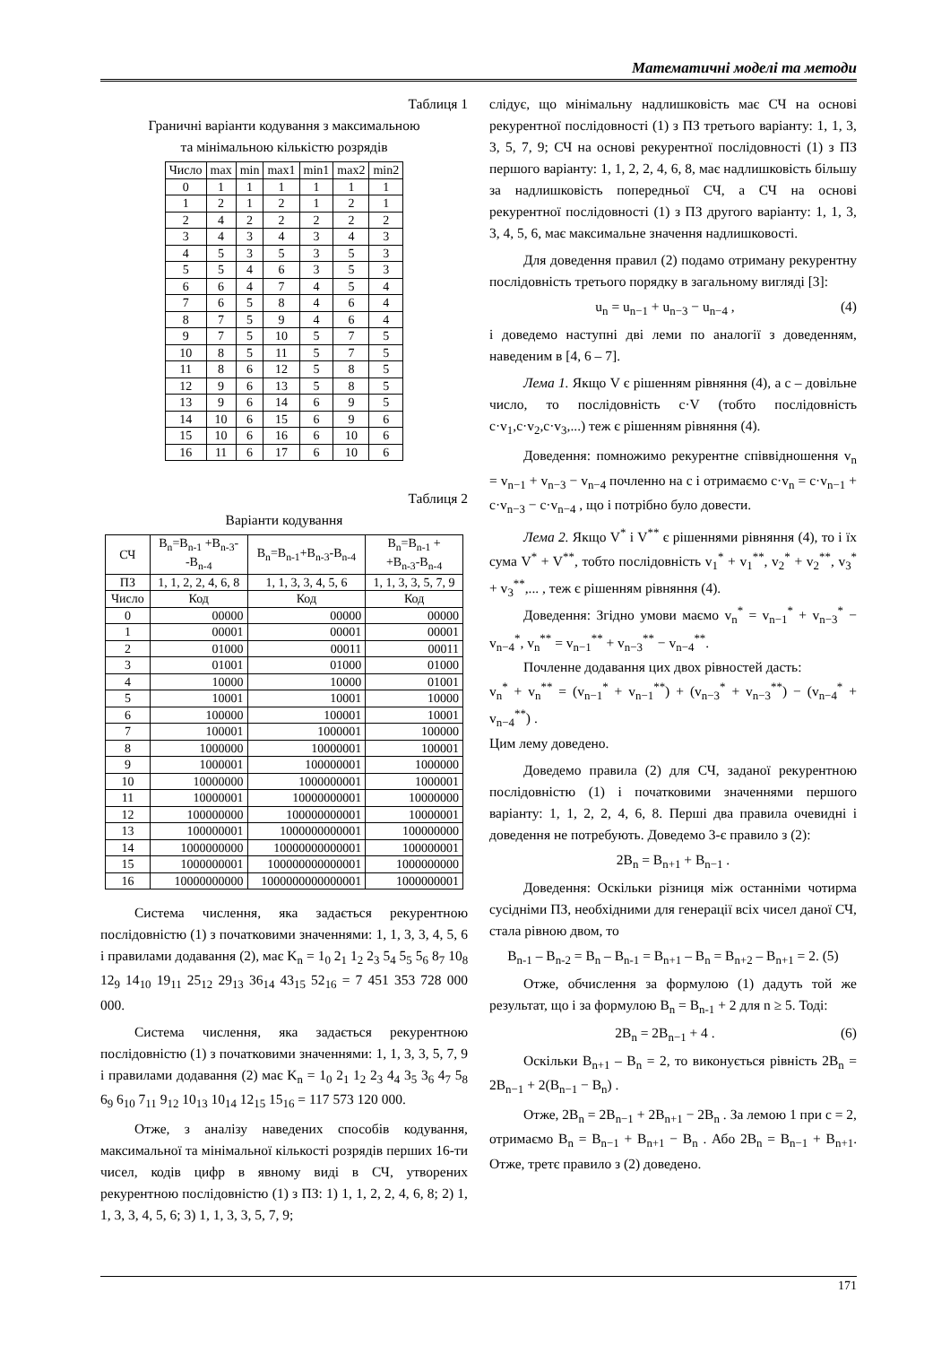Математичні моделі та методи
Таблиця 1
Граничні варіанти кодування з максимальною
та мінімальною кількістю розрядів
| Число | max | min | max1 | min1 | max2 | min2 |
| --- | --- | --- | --- | --- | --- | --- |
| 0 | 1 | 1 | 1 | 1 | 1 | 1 |
| 1 | 2 | 1 | 2 | 1 | 2 | 1 |
| 2 | 4 | 2 | 2 | 2 | 2 | 2 |
| 3 | 4 | 3 | 4 | 3 | 4 | 3 |
| 4 | 5 | 3 | 5 | 3 | 5 | 3 |
| 5 | 5 | 4 | 6 | 3 | 5 | 3 |
| 6 | 6 | 4 | 7 | 4 | 5 | 4 |
| 7 | 6 | 5 | 8 | 4 | 6 | 4 |
| 8 | 7 | 5 | 9 | 4 | 6 | 4 |
| 9 | 7 | 5 | 10 | 5 | 7 | 5 |
| 10 | 8 | 5 | 11 | 5 | 7 | 5 |
| 11 | 8 | 6 | 12 | 5 | 8 | 5 |
| 12 | 9 | 6 | 13 | 5 | 8 | 5 |
| 13 | 9 | 6 | 14 | 6 | 9 | 5 |
| 14 | 10 | 6 | 15 | 6 | 9 | 6 |
| 15 | 10 | 6 | 16 | 6 | 10 | 6 |
| 16 | 11 | 6 | 17 | 6 | 10 | 6 |
Таблиця 2
Варіанти кодування
| СЧ | B<sub>n</sub>=B<sub>n-1</sub> +B<sub>n-3</sub>- -B<sub>n-4</sub> | B<sub>n</sub>=B<sub>n-1</sub>+B<sub>n-3</sub>-B<sub>n-4</sub> | B<sub>n</sub>=B<sub>n-1</sub> + +B<sub>n-3</sub>-B<sub>n-4</sub> |
| ПЗ | 1, 1, 2, 2, 4, 6, 8 | 1, 1, 3, 3, 4, 5, 6 | 1, 1, 3, 3, 5, 7, 9 |
| Число | Код | Код | Код |
| 0 | 00000 | 00000 | 00000 |
| 1 | 00001 | 00001 | 00001 |
| 2 | 01000 | 00011 | 00011 |
| 3 | 01001 | 01000 | 01000 |
| 4 | 10000 | 10000 | 01001 |
| 5 | 10001 | 10001 | 10000 |
| 6 | 100000 | 100001 | 10001 |
| 7 | 100001 | 1000001 | 100000 |
| 8 | 1000000 | 10000001 | 100001 |
| 9 | 1000001 | 100000001 | 1000000 |
| 10 | 10000000 | 1000000001 | 1000001 |
| 11 | 10000001 | 10000000001 | 10000000 |
| 12 | 100000000 | 100000000001 | 10000001 |
| 13 | 100000001 | 1000000000001 | 100000000 |
| 14 | 1000000000 | 10000000000001 | 100000001 |
| 15 | 1000000001 | 100000000000001 | 1000000000 |
| 16 | 10000000000 | 1000000000000001 | 1000000001 |
Система числення, яка задається рекурентною послідовністю (1) з початковими значеннями: 1, 1, 3, 3, 4, 5, 6 і правилами додавання (2), має K<sub>n</sub> = 1<sub>0</sub> 2<sub>1</sub> 1<sub>2</sub> 2<sub>3</sub> 5<sub>4</sub> 5<sub>5</sub> 5<sub>6</sub> 8<sub>7</sub> 10<sub>8</sub> 12<sub>9</sub> 14<sub>10</sub> 19<sub>11</sub> 25<sub>12</sub> 29<sub>13</sub> 36<sub>14</sub> 43<sub>15</sub> 52<sub>16</sub> = 7 451 353 728 000 000.
Система числення, яка задається рекурентною послідовністю (1) з початковими значеннями: 1, 1, 3, 3, 5, 7, 9 і правилами додавання (2) має K<sub>n</sub> = 1<sub>0</sub> 2<sub>1</sub> 1<sub>2</sub> 2<sub>3</sub> 4<sub>4</sub> 3<sub>5</sub> 3<sub>6</sub> 4<sub>7</sub> 5<sub>8</sub> 6<sub>9</sub> 6<sub>10</sub> 7<sub>11</sub> 9<sub>12</sub> 10<sub>13</sub> 10<sub>14</sub> 12<sub>15</sub> 15<sub>16</sub> = 117 573 120 000.
Отже, з аналізу наведених способів кодування, максимальної та мінімальної кількості розрядів перших 16-ти чисел, кодів цифр в явному виді в СЧ, утворених рекурентною послідовністю (1) з ПЗ: 1) 1, 1, 2, 2, 4, 6, 8; 2) 1, 1, 3, 3, 4, 5, 6; 3) 1, 1, 3, 3, 5, 7, 9;
слідує, що мінімальну надлишковість має СЧ на основі рекурентної послідовності (1) з ПЗ третього варіанту: 1, 1, 3, 3, 5, 7, 9; СЧ на основі рекурентної послідовності (1) з ПЗ першого варіанту: 1, 1, 2, 2, 4, 6, 8, має надлишковість більшу за надлишковість попередньої СЧ, а СЧ на основі рекурентної послідовності (1) з ПЗ другого варіанту: 1, 1, 3, 3, 4, 5, 6, має максимальне значення надлишковості.
Для доведення правил (2) подамо отриману рекурентну послідовність третього порядку в загальному вигляді [3]:
u<sub>n</sub> = u<sub>n−1</sub> + u<sub>n−3</sub> − u<sub>n−4</sub> , (4)
і доведемо наступні дві леми по аналогії з доведенням, наведеним в [4, 6 – 7].
Лема 1. Якщо V є рішенням рівняння (4), а c – довільне число, то послідовність c·V (тобто послідовність c·v<sub>1</sub>,c·v<sub>2</sub>,c·v<sub>3</sub>,...) теж є рішенням рівняння (4).
Доведення: помножимо рекурентне співвідношення v<sub>n</sub> = v<sub>n−1</sub> + v<sub>n−3</sub> − v<sub>n−4</sub> почленно на c і отримаємо c·v<sub>n</sub> = c·v<sub>n−1</sub> + c·v<sub>n−3</sub> − c·v<sub>n−4</sub> , що і потрібно було довести.
Лема 2. Якщо V<sup>*</sup> і V<sup>**</sup> є рішеннями рівняння (4), то і їх сума V<sup>*</sup> + V<sup>**</sup>, тобто послідовність v<sub>1</sub><sup>*</sup> + v<sub>1</sub><sup>**</sup>, v<sub>2</sub><sup>*</sup> + v<sub>2</sub><sup>**</sup>, v<sub>3</sub><sup>*</sup> + v<sub>3</sub><sup>**</sup>,... , теж є рішенням рівняння (4).
Доведення: Згідно умови маємо v<sub>n</sub><sup>*</sup> = v<sub>n−1</sub><sup>*</sup> + v<sub>n−3</sub><sup>*</sup> − v<sub>n−4</sub><sup>*</sup>, v<sub>n</sub><sup>**</sup> = v<sub>n−1</sub><sup>**</sup> + v<sub>n−3</sub><sup>**</sup> − v<sub>n−4</sub><sup>**</sup>.
Почленне додавання цих двох рівностей дасть:
v<sub>n</sub><sup>*</sup> + v<sub>n</sub><sup>**</sup> = (v<sub>n−1</sub><sup>*</sup> + v<sub>n−1</sub><sup>**</sup>) + (v<sub>n−3</sub><sup>*</sup> + v<sub>n−3</sub><sup>**</sup>) − (v<sub>n−4</sub><sup>*</sup> + v<sub>n−4</sub><sup>**</sup>) .
Цим лему доведено.
Доведемо правила (2) для СЧ, заданої рекурентною послідовністю (1) і початковими значеннями першого варіанту: 1, 1, 2, 2, 4, 6, 8. Перші два правила очевидні і доведення не потребують. Доведемо 3-є правило з (2):
2B<sub>n</sub> = B<sub>n+1</sub> + B<sub>n−1</sub> .
Доведення: Оскільки різниця між останніми чотирма сусідніми ПЗ, необхідними для генерації всіх чисел даної СЧ, стала рівною двом, то
B<sub>n-1</sub> – B<sub>n-2</sub> = B<sub>n</sub> – B<sub>n-1</sub> = B<sub>n+1</sub> – B<sub>n</sub> = B<sub>n+2</sub> – B<sub>n+1</sub> = 2. (5)
Отже, обчислення за формулою (1) дадуть той же результат, що і за формулою B<sub>n</sub> = B<sub>n-1</sub> + 2 для n ≥ 5. Тоді:
2B<sub>n</sub> = 2B<sub>n−1</sub> + 4 . (6)
Оскільки B<sub>n+1</sub> – B<sub>n</sub> = 2, то виконується рівність 2B<sub>n</sub> = 2B<sub>n−1</sub> + 2(B<sub>n−1</sub> − B<sub>n</sub>) .
Отже, 2B<sub>n</sub> = 2B<sub>n−1</sub> + 2B<sub>n+1</sub> − 2B<sub>n</sub> . За лемою 1 при c = 2, отримаємо B<sub>n</sub> = B<sub>n−1</sub> + B<sub>n+1</sub> − B<sub>n</sub> . Або 2B<sub>n</sub> = B<sub>n−1</sub> + B<sub>n+1</sub>. Отже, третє правило з (2) доведено.
171